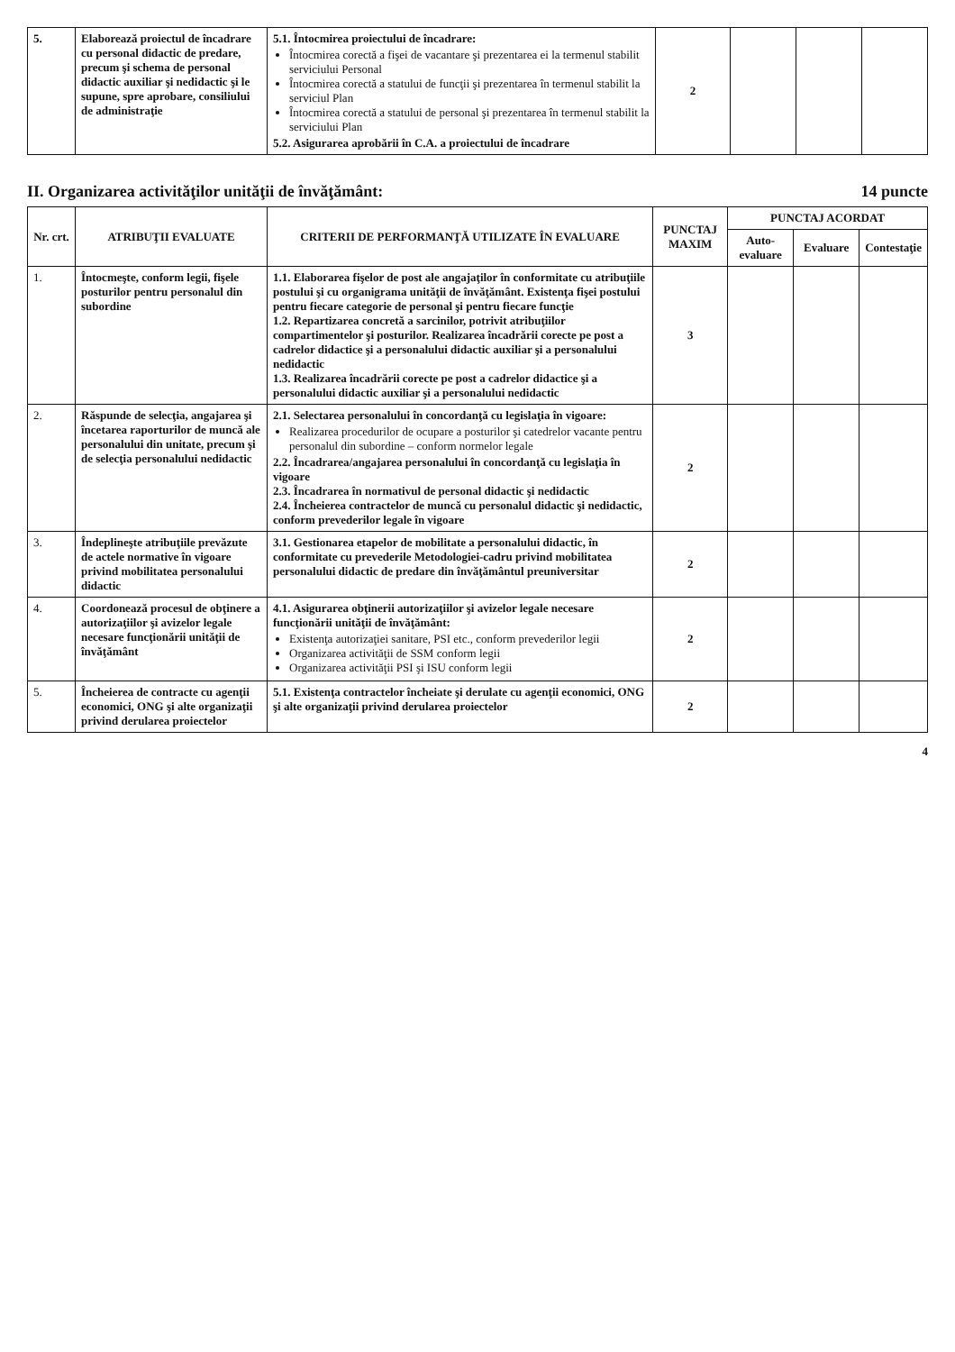| 5. | Elaborează proiectul de încadrare cu personal didactic de predare, precum şi schema de personal didactic auxiliar şi nedidactic şi le supune, spre aprobare, consiliului de administraţie | 5.1. Întocmirea proiectului de încadrare: Întocmirea corectă a fişei de vacantare şi prezentarea ei la termenul stabilit serviciului Personal Întocmirea corectă a statului de funcţii şi prezentarea în termenul stabilit la serviciul Plan Întocmirea corectă a statului de personal şi prezentarea în termenul stabilit la serviciului Plan 5.2. Asigurarea aprobării în C.A. a proiectului de încadrare | 2 | | | |
II. Organizarea activităţilor unităţii de învăţământ: 14 puncte
| Nr. crt. | ATRIBUŢII EVALUATE | CRITERII DE PERFORMANŢĂ UTILIZATE ÎN EVALUARE | PUNCTAJ MAXIM | PUNCTAJ ACORDAT | | |
| --- | --- | --- | --- | --- | --- | --- |
| | | | | Auto-evaluare | Evaluare | Contestaţie |
| 1. | Întocmeşte, conform legii, fişele posturilor pentru personalul din subordine | 1.1. Elaborarea fişelor de post ale angajaţilor în conformitate cu atribuţiile postului şi cu organigrama unităţii de învăţământ. Existenţa fişei postului pentru fiecare categorie de personal şi pentru fiecare funcţie 1.2. Repartizarea concretă a sarcinilor, potrivit atribuţiilor compartimentelor şi posturilor. Realizarea încadrării corecte pe post a cadrelor didactice şi a personalului didactic auxiliar şi a personalului nedidactic 1.3. Realizarea încadrării corecte pe post a cadrelor didactice şi a personalului didactic auxiliar şi a personalului nedidactic | 3 | | | |
| 2. | Răspunde de selecţia, angajarea şi încetarea raporturilor de muncă ale personalului din unitate, precum şi de selecţia personalului nedidactic | 2.1. Selectarea personalului în concordanţă cu legislaţia în vigoare: Realizarea procedurilor de ocupare a posturilor şi catedrelor vacante pentru personalul din subordine – conform normelor legale 2.2. Încadrarea/angajarea personalului în concordanţă cu legislaţia în vigoare 2.3. Încadrarea în normativul de personal didactic şi nedidactic 2.4. Încheierea contractelor de muncă cu personalul didactic şi nedidactic, conform prevederilor legale în vigoare | 2 | | | |
| 3. | Îndeplineşte atribuţiile prevăzute de actele normative în vigoare privind mobilitatea personalului didactic | 3.1. Gestionarea etapelor de mobilitate a personalului didactic, în conformitate cu prevederile Metodologiei-cadru privind mobilitatea personalului didactic de predare din învăţământul preuniversitar | 2 | | | |
| 4. | Coordonează procesul de obţinere a autorizaţiilor şi avizelor legale necesare funcţionării unităţii de învăţământ | 4.1. Asigurarea obţinerii autorizaţiilor şi avizelor legale necesare funcţionării unităţii de învăţământ: Existenţa autorizaţiei sanitare, PSI etc., conform prevederilor legii Organizarea activităţii de SSM conform legii Organizarea activităţii PSI şi ISU conform legii | 2 | | | |
| 5. | Încheierea de contracte cu agenţii economici, ONG şi alte organizaţii privind derularea proiectelor | 5.1. Existenţa contractelor încheiate şi derulate cu agenţii economici, ONG şi alte organizaţii privind derularea proiectelor | 2 | | | |
4